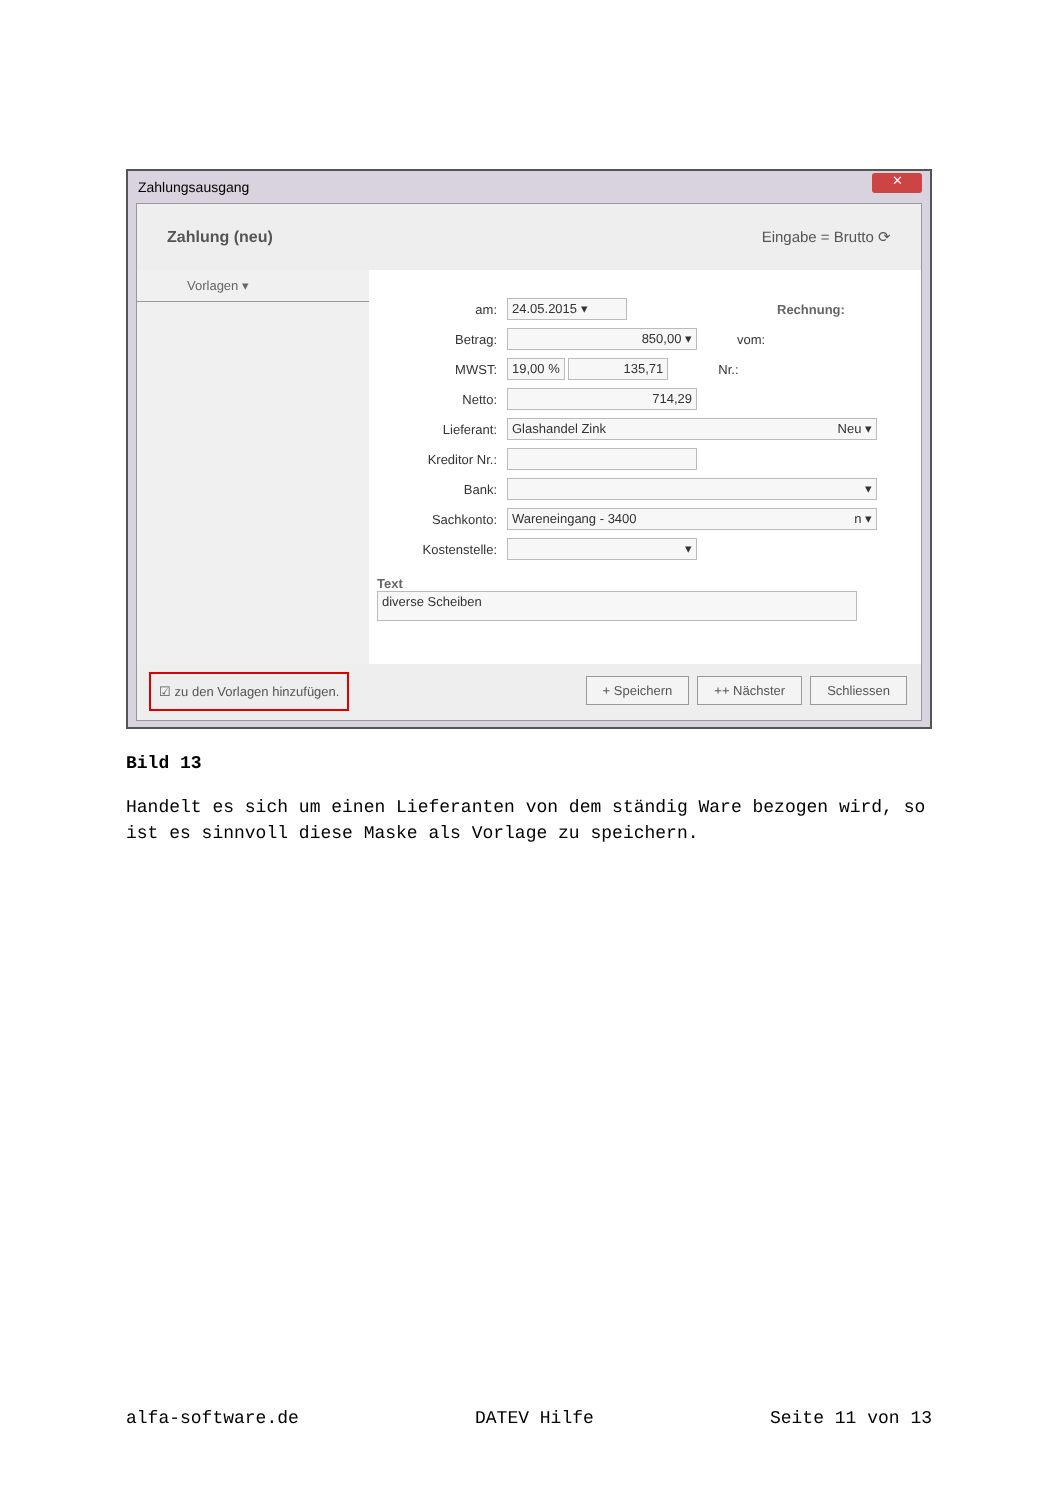Zahlungsausgang
✕
Zahlung (neu) Eingabe = Brutto ⟳
Vorlagen ▾
am: 24.05.2015 ▾ Rechnung:
Betrag: 850,00 ▾ vom:
MWST: 19,00 % 135,71 Nr.:
Netto: 714,29
Lieferant: Glashandel Zink Neu ▾
Kreditor Nr.:
Bank: ▾
Sachkonto: Wareneingang - 3400 n ▾
Kostenstelle: ▾
Text
diverse Scheiben
☑ zu den Vorlagen hinzufügen.
+ Speichern ++ Nächster Schliessen
Bild 13
Handelt es sich um einen Lieferanten von dem ständig Ware bezogen wird, so ist es sinnvoll diese Maske als Vorlage zu speichern.
alfa-software.de DATEV Hilfe Seite 11 von 13